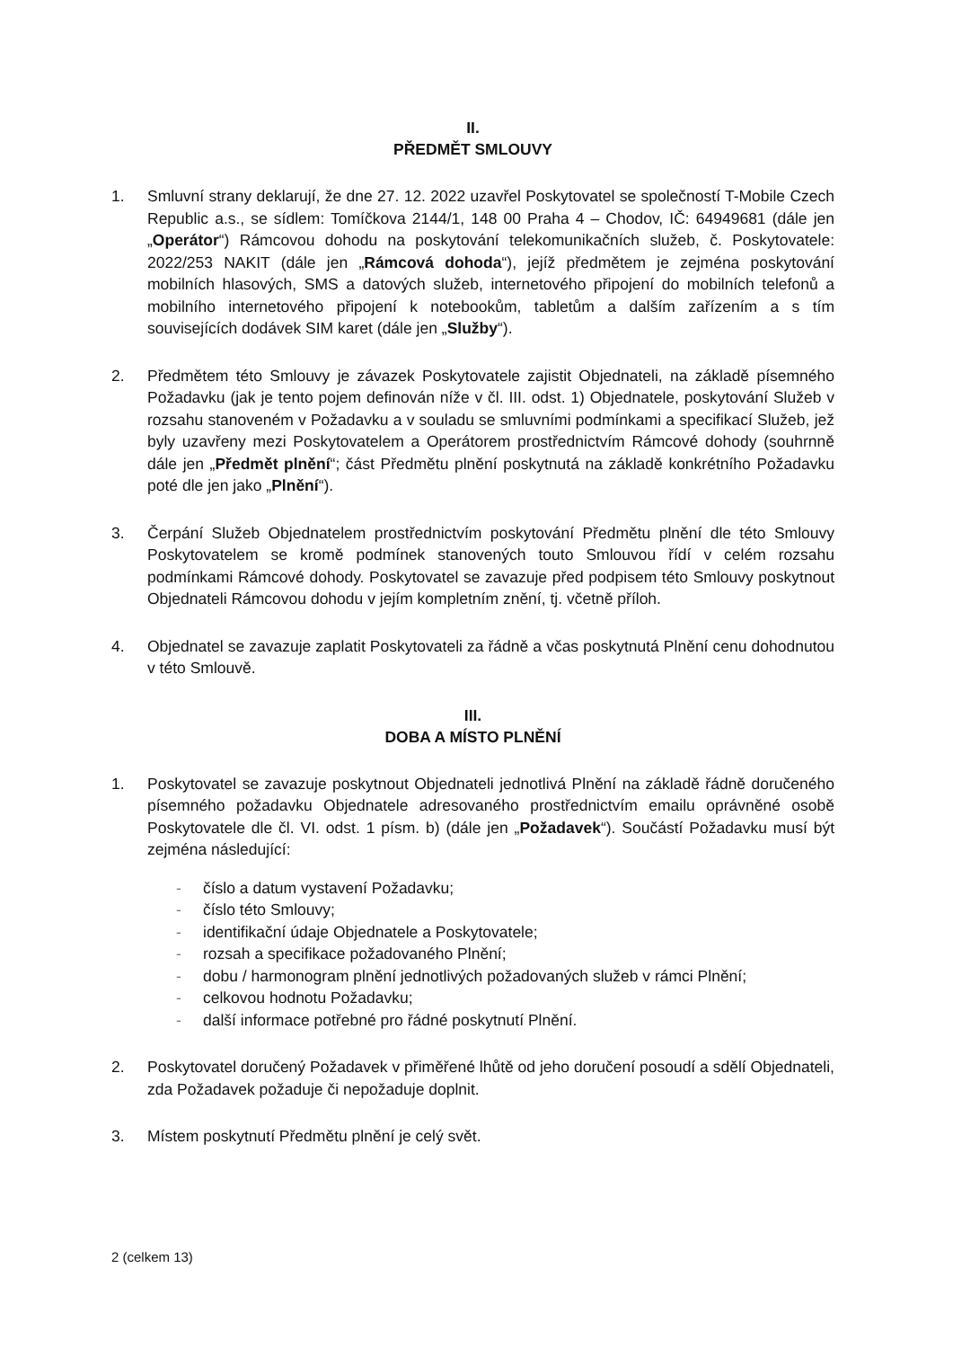II.
PŘEDMĚT SMLOUVY
1. Smluvní strany deklarují, že dne 27. 12. 2022 uzavřel Poskytovatel se společností T-Mobile Czech Republic a.s., se sídlem: Tomíčkova 2144/1, 148 00 Praha 4 – Chodov, IČ: 64949681 (dále jen „Operátor“) Rámcovou dohodu na poskytování telekomunikačních služeb, č. Poskytovatele: 2022/253 NAKIT (dále jen „Rámcová dohoda“), jejíž předmětem je zejména poskytování mobilních hlasových, SMS a datových služeb, internetového připojení do mobilních telefonů a mobilního internetového připojení k notebookům, tabletům a dalším zařízením a s tím souvisejících dodávek SIM karet (dále jen „Služby“).
2. Předmětem této Smlouvy je závazek Poskytovatele zajistit Objednateli, na základě písemného Požadavku (jak je tento pojem definován níže v čl. III. odst. 1) Objednatele, poskytování Služeb v rozsahu stanoveném v Požadavku a v souladu se smluvními podmínkami a specifikací Služeb, jež byly uzavřeny mezi Poskytovatelem a Operátorem prostřednictvím Rámcové dohody (souhrnně dále jen „Předmět plnění“; část Předmětu plnění poskytnutá na základě konkrétního Požadavku poté dle jen jako „Plnění“).
3. Čerpání Služeb Objednatelem prostřednictvím poskytování Předmětu plnění dle této Smlouvy Poskytovatelem se kromě podmínek stanovených touto Smlouvou řídí v celém rozsahu podmínkami Rámcové dohody. Poskytovatel se zavazuje před podpisem této Smlouvy poskytnout Objednateli Rámcovou dohodu v jejím kompletním znění, tj. včetně příloh.
4. Objednatel se zavazuje zaplatit Poskytovateli za řádně a včas poskytnutá Plnění cenu dohodnutou v této Smlouvě.
III.
DOBA A MÍSTO PLNĚNÍ
1. Poskytovatel se zavazuje poskytnout Objednateli jednotlivá Plnění na základě řádně doručeného písemného požadavku Objednatele adresovaného prostřednictvím emailu oprávněné osobě Poskytovatele dle čl. VI. odst. 1 písm. b) (dále jen „Požadavek“). Součástí Požadavku musí být zejména následující:
- číslo a datum vystavení Požadavku;
- číslo této Smlouvy;
- identifikační údaje Objednatele a Poskytovatele;
- rozsah a specifikace požadovaného Plnění;
- dobu / harmonogram plnění jednotlivých požadovaných služeb v rámci Plnění;
- celkovou hodnotu Požadavku;
- další informace potřebné pro řádné poskytnutí Plnění.
2. Poskytovatel doručený Požadavek v přiměřené lhůtě od jeho doručení posoudí a sdělí Objednateli, zda Požadavek požaduje či nepožaduje doplnit.
3. Místem poskytnutí Předmětu plnění je celý svět.
2 (celkem 13)